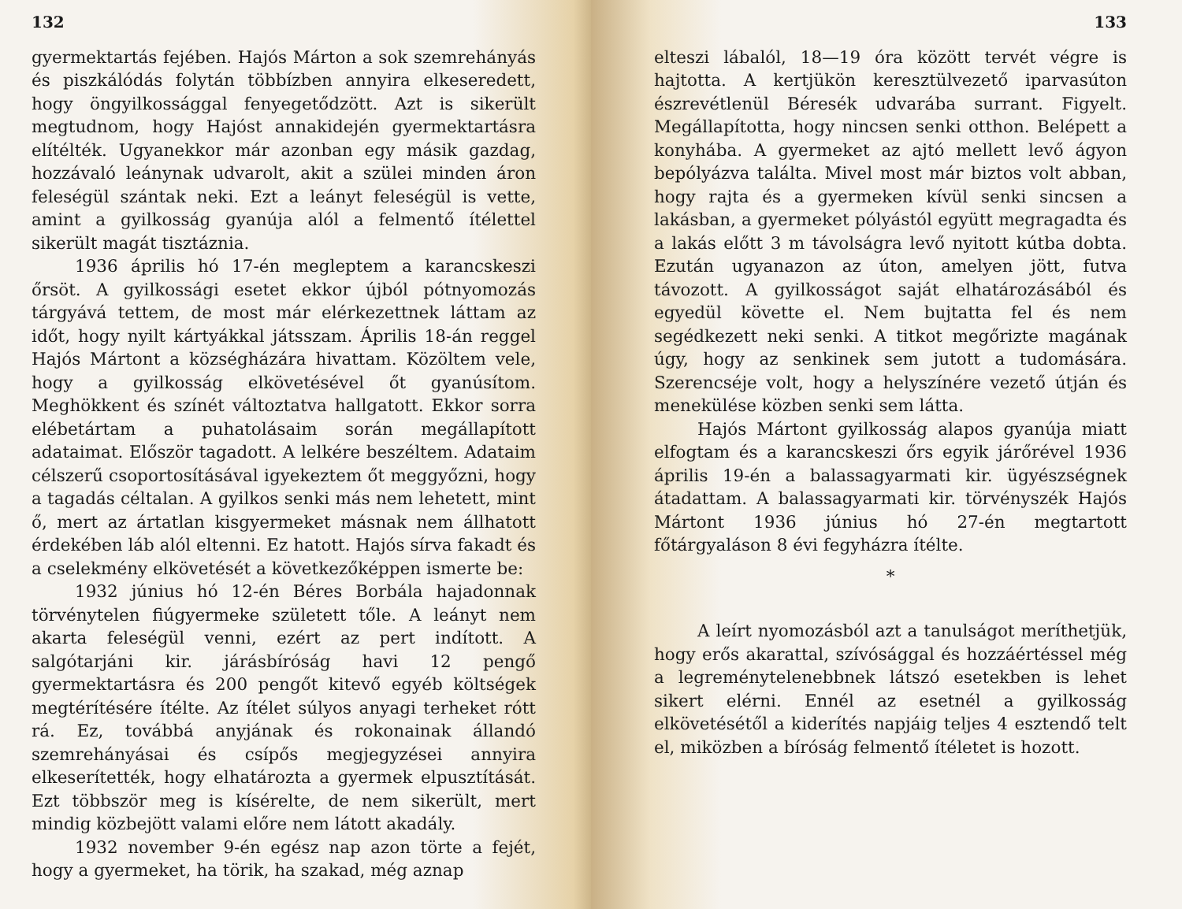132
gyermektartás fejében. Hajós Márton a sok szemrehányás és piszkálódás folytán többízben annyira elkeseredett, hogy öngyilkossággal fenyegetődzött. Azt is sikerült megtudnom, hogy Hajóst annakidején gyermektartásra elítélték. Ugyanekkor már azonban egy másik gazdag, hozzávaló leánynak udvarolt, akit a szülei minden áron feleségül szántak neki. Ezt a leányt feleségül is vette, amint a gyilkosság gyanúja alól a felmentő ítélettel sikerült magát tisztáznia.
1936 április hó 17-én megleptem a karancskeszi őrsöt. A gyilkossági esetet ekkor újból pótnyomozás tárgyává tettem, de most már elérkezettnek láttam az időt, hogy nyilt kártyákkal játsszam. Április 18-án reggel Hajós Mártont a községházára hivattam. Közöltem vele, hogy a gyilkosság elkövetésével őt gyanúsítom. Meghökkent és színét változtatva hallgatott. Ekkor sorra elébetártam a puhatolásaim során megállapított adataimat. Először tagadott. A lelkére beszéltem. Adataim célszerű csoportosításával igyekeztem őt meggyőzni, hogy a tagadás céltalan. A gyilkos senki más nem lehetett, mint ő, mert az ártatlan kisgyermeket másnak nem állhatott érdekében láb alól eltenni. Ez hatott. Hajós sírva fakadt és a cselekmény elkövetését a következőképpen ismerte be:
1932 június hó 12-én Béres Borbála hajadonnak törvénytelen fiúgyermeke született tőle. A leányt nem akarta feleségül venni, ezért az pert indított. A salgótarjáni kir. járásbíróság havi 12 pengő gyermektartásra és 200 pengőt kitevő egyéb költségek megtérítésére ítélte. Az ítélet súlyos anyagi terheket rótt rá. Ez, továbbá anyjának és rokonainak állandó szemrehányásai és csípős megjegyzései annyira elkeserítették, hogy elhatározta a gyermek elpusztítását. Ezt többször meg is kísérelte, de nem sikerült, mert mindig közbejött valami előre nem látott akadály.
1932 november 9-én egész nap azon törte a fejét, hogy a gyermeket, ha törik, ha szakad, még aznap
133
elteszi lábalól, 18—19 óra között tervét végre is hajtotta. A kertjükön keresztülvezető iparvasúton észrevétlenül Béresék udvarába surrant. Figyelt. Megállapította, hogy nincsen senki otthon. Belépett a konyhába. A gyermeket az ajtó mellett levő ágyon bepólyázva találta. Mivel most már biztos volt abban, hogy rajta és a gyermeken kívül senki sincsen a lakásban, a gyermeket pólyástól együtt megragadta és a lakás előtt 3 m távolságra levő nyitott kútba dobta. Ezután ugyanazon az úton, amelyen jött, futva távozott. A gyilkosságot saját elhatározásából és egyedül követte el. Nem bujtatta fel és nem segédkezett neki senki. A titkot megőrizte magának úgy, hogy az senkinek sem jutott a tudomására. Szerencséje volt, hogy a helyszínére vezető útján és menekülése közben senki sem látta.
Hajós Mártont gyilkosság alapos gyanúja miatt elfogtam és a karancskeszi őrs egyik járőrével 1936 április 19-én a balassagyarmati kir. ügyészségnek átadattam. A balassagyarmati kir. törvényszék Hajós Mártont 1936 június hó 27-én megtartott főtárgyaláson 8 évi fegyházra ítélte.
*
A leírt nyomozásból azt a tanulságot meríthetjük, hogy erős akarattal, szívósággal és hozzáértéssel még a legreménytelenebbnek látszó esetekben is lehet sikert elérni. Ennél az esetnél a gyilkosság elkövetésétől a kiderítés napjáig teljes 4 esztendő telt el, miközben a bíróság felmentő ítéletet is hozott.